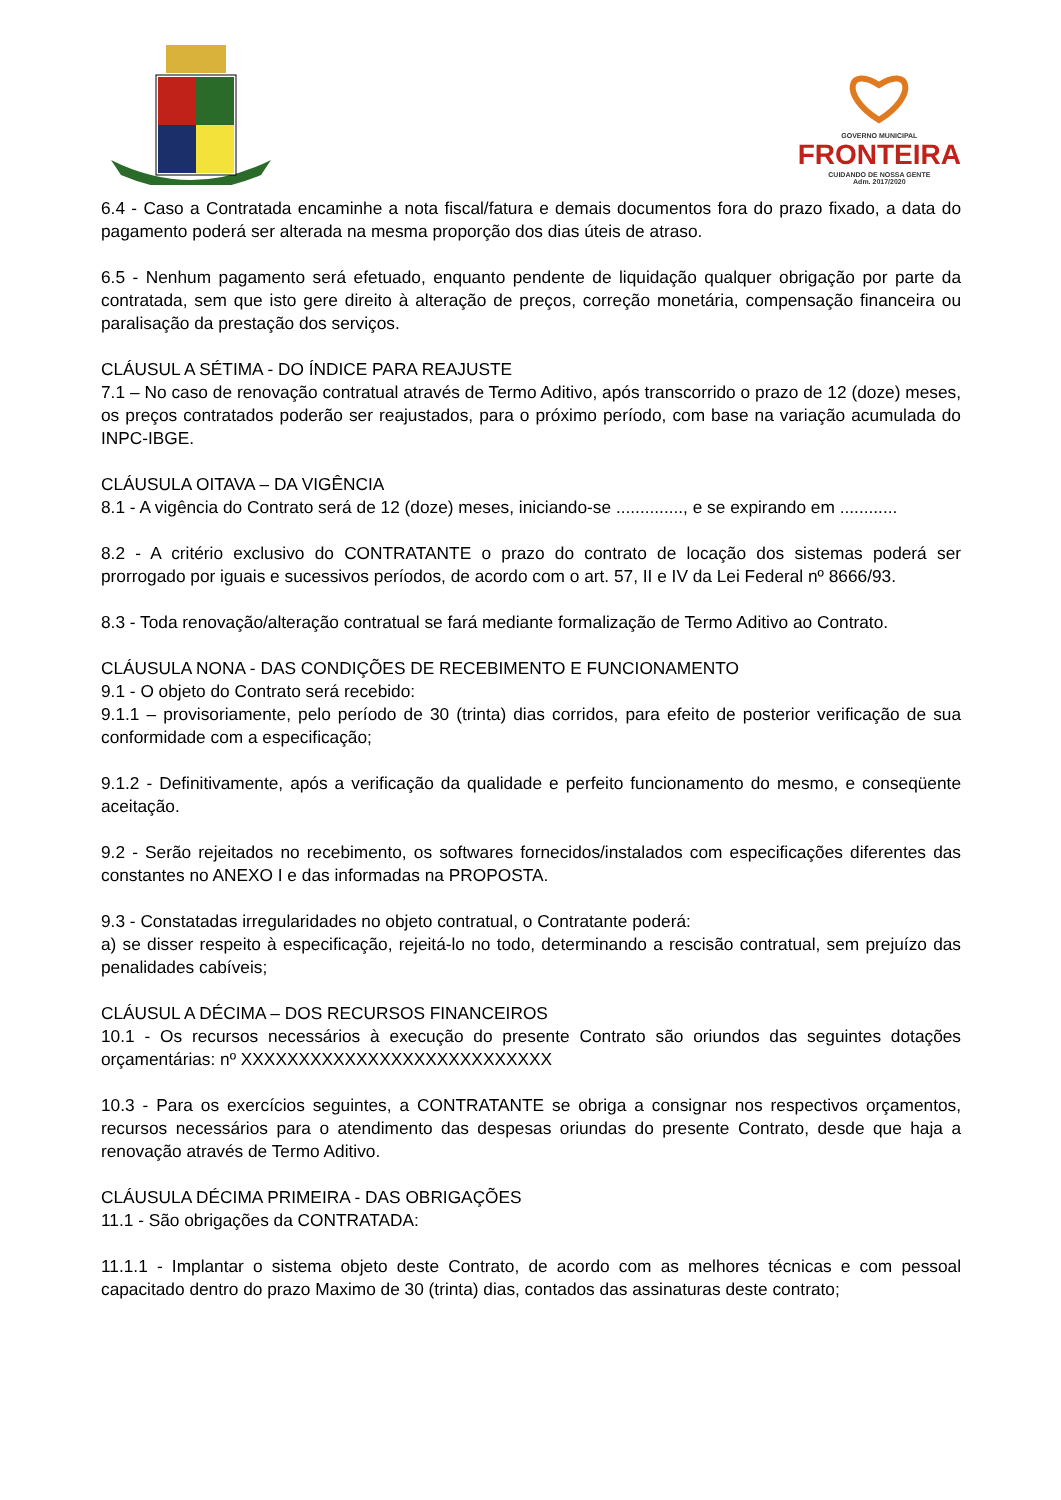GOVERNO MUNICIPAL
FRONTEIRA
CUIDANDO DE NOSSA GENTE
Adm. 2017/2020
6.4 - Caso a Contratada encaminhe a nota fiscal/fatura e demais documentos fora do prazo fixado, a data do pagamento poderá ser alterada na mesma proporção dos dias úteis de atraso.
6.5 - Nenhum pagamento será efetuado, enquanto pendente de liquidação qualquer obrigação por parte da contratada, sem que isto gere direito à alteração de preços, correção monetária, compensação financeira ou paralisação da prestação dos serviços.
CLÁUSUL A SÉTIMA - DO ÍNDICE PARA REAJUSTE
7.1 – No caso de renovação contratual através de Termo Aditivo, após transcorrido o prazo de 12 (doze) meses, os preços contratados poderão ser reajustados, para o próximo período, com base na variação acumulada do INPC-IBGE.
CLÁUSULA OITAVA – DA VIGÊNCIA
8.1 - A vigência do Contrato será de 12 (doze) meses, iniciando-se .............., e se expirando em ............
8.2 - A critério exclusivo do CONTRATANTE o prazo do contrato de locação dos sistemas poderá ser prorrogado por iguais e sucessivos períodos, de acordo com o art. 57, II e IV da Lei Federal nº 8666/93.
8.3 - Toda renovação/alteração contratual se fará mediante formalização de Termo Aditivo ao Contrato.
CLÁUSULA NONA - DAS CONDIÇÕES DE RECEBIMENTO E FUNCIONAMENTO
9.1 - O objeto do Contrato será recebido:
9.1.1 – provisoriamente, pelo período de 30 (trinta) dias corridos, para efeito de posterior verificação de sua conformidade com a especificação;
9.1.2 - Definitivamente, após a verificação da qualidade e perfeito funcionamento do mesmo, e conseqüente aceitação.
9.2 - Serão rejeitados no recebimento, os softwares fornecidos/instalados com especificações diferentes das constantes no ANEXO I e das informadas na PROPOSTA.
9.3 - Constatadas irregularidades no objeto contratual, o Contratante poderá:
a) se disser respeito à especificação, rejeitá-lo no todo, determinando a rescisão contratual, sem prejuízo das penalidades cabíveis;
CLÁUSUL A DÉCIMA – DOS RECURSOS FINANCEIROS
10.1 - Os recursos necessários à execução do presente Contrato são oriundos das seguintes dotações orçamentárias: nº XXXXXXXXXXXXXXXXXXXXXXXXXXX
10.3 - Para os exercícios seguintes, a CONTRATANTE se obriga a consignar nos respectivos orçamentos, recursos necessários para o atendimento das despesas oriundas do presente Contrato, desde que haja a renovação através de Termo Aditivo.
CLÁUSULA DÉCIMA PRIMEIRA - DAS OBRIGAÇÕES
11.1 - São obrigações da CONTRATADA:
11.1.1 - Implantar o sistema objeto deste Contrato, de acordo com as melhores técnicas e com pessoal capacitado dentro do prazo Maximo de 30 (trinta) dias, contados das assinaturas deste contrato;